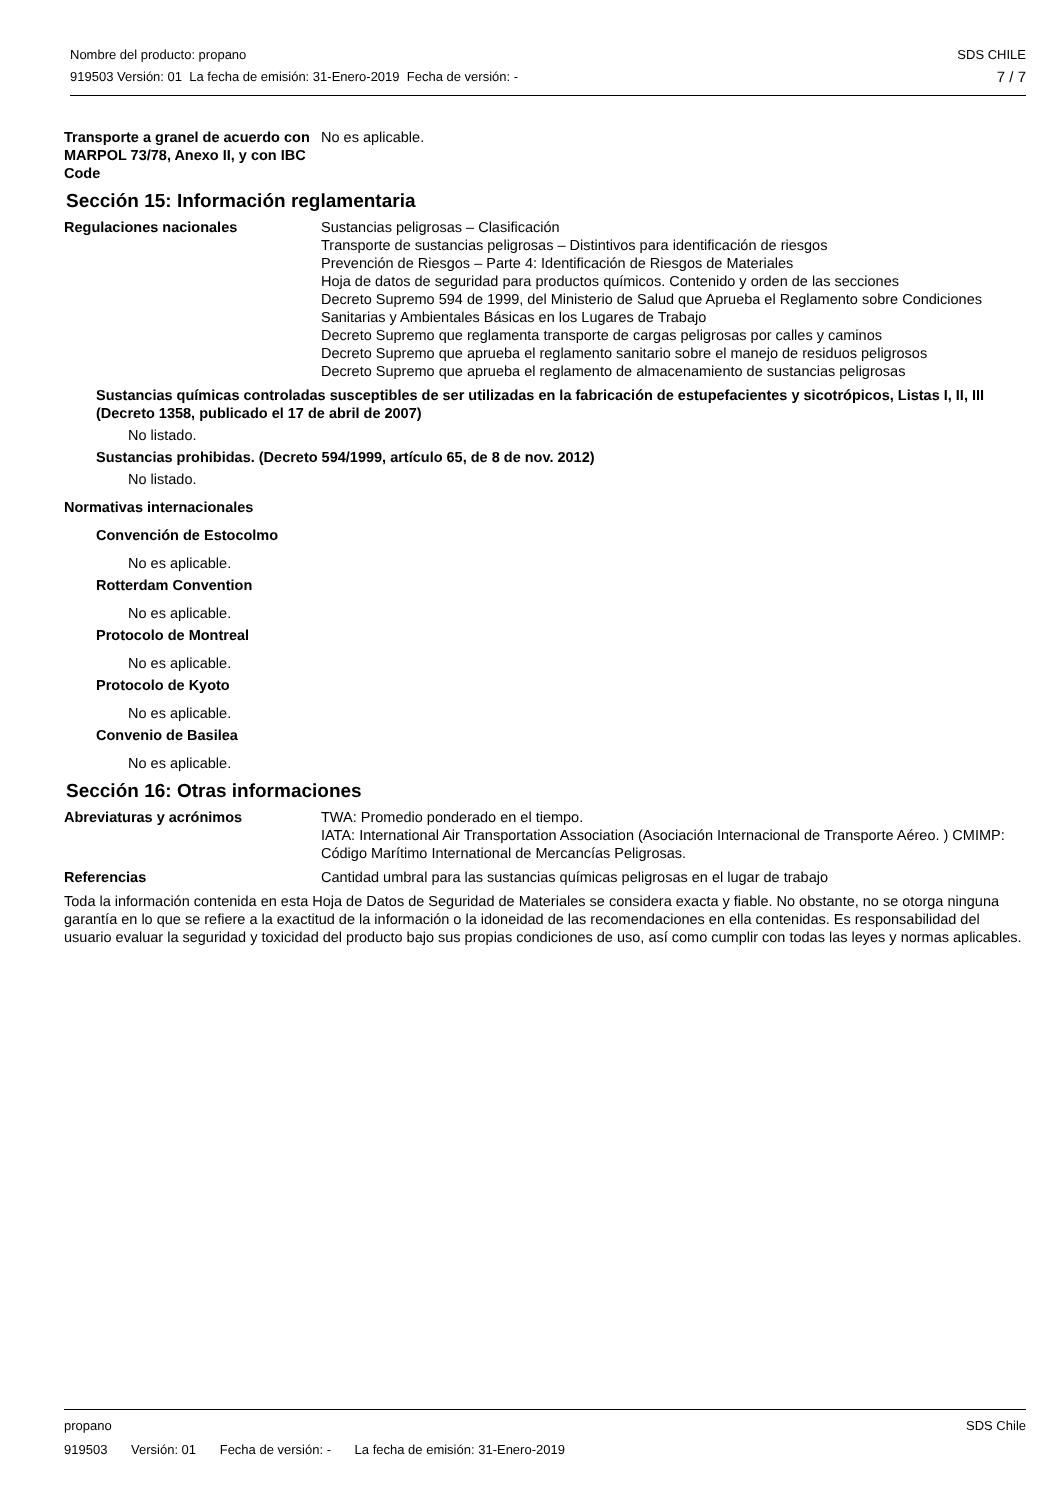SDS CHILE
7 / 7
Nombre del producto: propano
919503 Versión: 01 La fecha de emisión: 31-Enero-2019 Fecha de versión: -
Transporte a granel de acuerdo con MARPOL 73/78, Anexo II, y con IBC Code
No es aplicable.
Sección 15: Información reglamentaria
Regulaciones nacionales Sustancias peligrosas – Clasificación
Transporte de sustancias peligrosas – Distintivos para identificación de riesgos
Prevención de Riesgos – Parte 4: Identificación de Riesgos de Materiales
Hoja de datos de seguridad para productos químicos. Contenido y orden de las secciones
Decreto Supremo 594 de 1999, del Ministerio de Salud que Aprueba el Reglamento sobre Condiciones Sanitarias y Ambientales Básicas en los Lugares de Trabajo
Decreto Supremo que reglamenta transporte de cargas peligrosas por calles y caminos
Decreto Supremo que aprueba el reglamento sanitario sobre el manejo de residuos peligrosos
Decreto Supremo que aprueba el reglamento de almacenamiento de sustancias peligrosas
Sustancias químicas controladas susceptibles de ser utilizadas en la fabricación de estupefacientes y sicotrópicos, Listas I, II, III (Decreto 1358, publicado el 17 de abril de 2007)
No listado.
Sustancias prohibidas. (Decreto 594/1999, artículo 65, de 8 de nov. 2012)
No listado.
Normativas internacionales
Convención de Estocolmo
No es aplicable.
Rotterdam Convention
No es aplicable.
Protocolo de Montreal
No es aplicable.
Protocolo de Kyoto
No es aplicable.
Convenio de Basilea
No es aplicable.
Sección 16: Otras informaciones
Abreviaturas y acrónimos TWA: Promedio ponderado en el tiempo.
IATA: International Air Transportation Association (Asociación Internacional de Transporte Aéreo. ) CMIMP: Código Marítimo International de Mercancías Peligrosas.
Referencias Cantidad umbral para las sustancias químicas peligrosas en el lugar de trabajo
Toda la información contenida en esta Hoja de Datos de Seguridad de Materiales se considera exacta y fiable. No obstante, no se otorga ninguna garantía en lo que se refiere a la exactitud de la información o la idoneidad de las recomendaciones en ella contenidas. Es responsabilidad del usuario evaluar la seguridad y toxicidad del producto bajo sus propias condiciones de uso, así como cumplir con todas las leyes y normas aplicables.
SDS Chile
propano
919503 Versión: 01 Fecha de versión: - La fecha de emisión: 31-Enero-2019